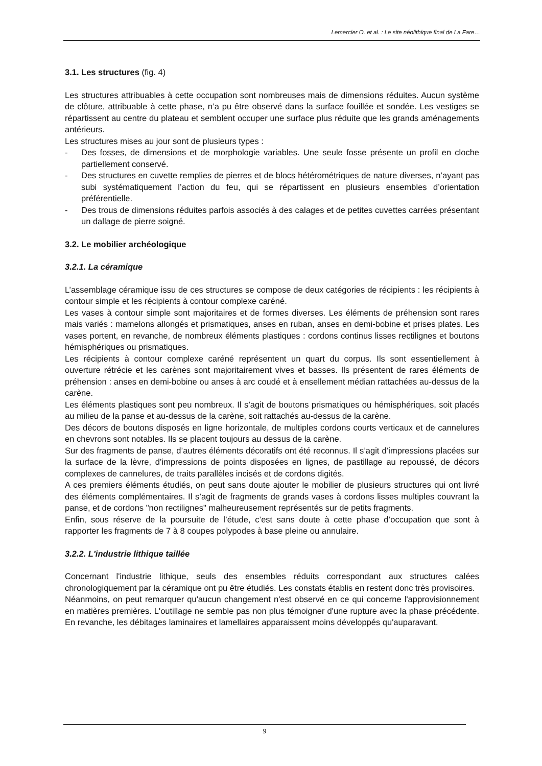Lemercier O. et al. : Le site néolithique final de La Fare…
3.1. Les structures (fig. 4)
Les structures attribuables à cette occupation sont nombreuses mais de dimensions réduites. Aucun système de clôture, attribuable à cette phase, n’a pu être observé dans la surface fouillée et sondée. Les vestiges se répartissent au centre du plateau et semblent occuper une surface plus réduite que les grands aménagements antérieurs.
Les structures mises au jour sont de plusieurs types :
- Des fosses, de dimensions et de morphologie variables. Une seule fosse présente un profil en cloche partiellement conservé.
- Des structures en cuvette remplies de pierres et de blocs hétérométriques de nature diverses, n’ayant pas subi systématiquement l’action du feu, qui se répartissent en plusieurs ensembles d’orientation préférentielle.
- Des trous de dimensions réduites parfois associés à des calages et de petites cuvettes carrées présentant un dallage de pierre soigné.
3.2. Le mobilier archéologique
3.2.1. La céramique
L’assemblage céramique issu de ces structures se compose de deux catégories de récipients : les récipients à contour simple et les récipients à contour complexe caréné.
Les vases à contour simple sont majoritaires et de formes diverses. Les éléments de préhension sont rares mais variés : mamelons allongés et prismatiques, anses en ruban, anses en demi-bobine et prises plates. Les vases portent, en revanche, de nombreux éléments plastiques : cordons continus lisses rectilignes et boutons hémisphériques ou prismatiques.
Les récipients à contour complexe caréné représentent un quart du corpus. Ils sont essentiellement à ouverture rétrécie et les carènes sont majoritairement vives et basses. Ils présentent de rares éléments de préhension : anses en demi-bobine ou anses à arc coudé et à ensellement médian rattachées au-dessus de la carène.
Les éléments plastiques sont peu nombreux. Il s’agit de boutons prismatiques ou hémisphériques, soit placés au milieu de la panse et au-dessus de la carène, soit rattachés au-dessus de la carène.
Des décors de boutons disposés en ligne horizontale, de multiples cordons courts verticaux et de cannelures en chevrons sont notables. Ils se placent toujours au dessus de la carène.
Sur des fragments de panse, d’autres éléments décoratifs ont été reconnus. Il s’agit d’impressions placées sur la surface de la lèvre, d’impressions de points disposées en lignes, de pastillage au repoussé, de décors complexes de cannelures, de traits parallèles incisés et de cordons digités.
A ces premiers éléments étudiés, on peut sans doute ajouter le mobilier de plusieurs structures qui ont livré des éléments complémentaires. Il s’agit de fragments de grands vases à cordons lisses multiples couvrant la panse, et de cordons "non rectilignes" malheureusement représentés sur de petits fragments.
Enfin, sous réserve de la poursuite de l’étude, c’est sans doute à cette phase d’occupation que sont à rapporter les fragments de 7 à 8 coupes polypodes à base pleine ou annulaire.
3.2.2. L'industrie lithique taillée
Concernant l'industrie lithique, seuls des ensembles réduits correspondant aux structures calées chronologiquement par la céramique ont pu être étudiés. Les constats établis en restent donc très provisoires.
Néanmoins, on peut remarquer qu'aucun changement n'est observé en ce qui concerne l'approvisionnement en matières premières. L'outillage ne semble pas non plus témoigner d'une rupture avec la phase précédente. En revanche, les débitages laminaires et lamellaires apparaissent moins développés qu'auparavant.
9